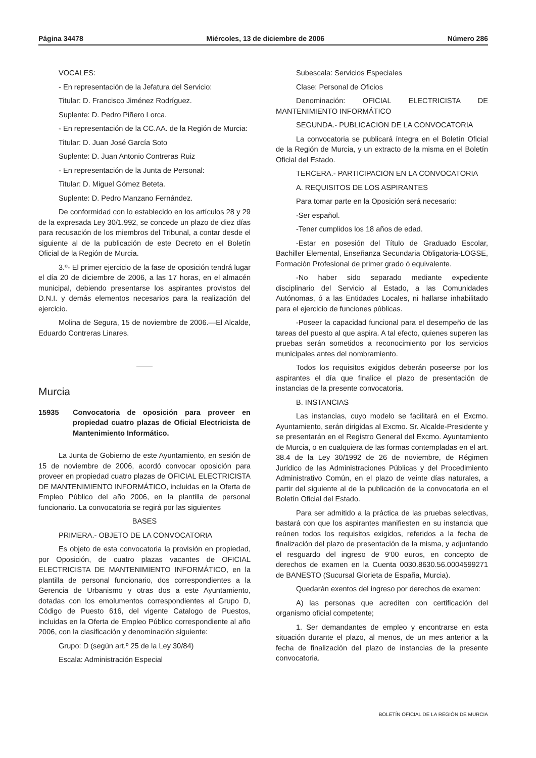Página 34478 Miércoles, 13 de diciembre de 2006 Número 286
VOCALES:
- En representación de la Jefatura del Servicio:
Titular: D. Francisco Jiménez Rodríguez.
Suplente: D. Pedro Piñero Lorca.
- En representación de la CC.AA. de la Región de Murcia:
Titular: D. Juan José García Soto
Suplente: D. Juan Antonio Contreras Ruiz
- En representación de la Junta de Personal:
Titular: D. Miguel Gómez Beteta.
Suplente: D. Pedro Manzano Fernández.
De conformidad con lo establecido en los artículos 28 y 29 de la expresada Ley 30/1.992, se concede un plazo de diez días para recusación de los miembros del Tribunal, a contar desde el siguiente al de la publicación de este Decreto en el Boletín Oficial de la Región de Murcia.
3.º- El primer ejercicio de la fase de oposición tendrá lugar el día 20 de diciembre de 2006, a las 17 horas, en el almacén municipal, debiendo presentarse los aspirantes provistos del D.N.I. y demás elementos necesarios para la realización del ejercicio.
Molina de Segura, 15 de noviembre de 2006.—El Alcalde, Eduardo Contreras Linares.
Murcia
15935 Convocatoria de oposición para proveer en propiedad cuatro plazas de Oficial Electricista de Mantenimiento Informático.
La Junta de Gobierno de este Ayuntamiento, en sesión de 15 de noviembre de 2006, acordó convocar oposición para proveer en propiedad cuatro plazas de OFICIAL ELECTRICISTA DE MANTENIMIENTO INFORMÁTICO, incluidas en la Oferta de Empleo Público del año 2006, en la plantilla de personal funcionario. La convocatoria se regirá por las siguientes
BASES
PRIMERA.- OBJETO DE LA CONVOCATORIA
Es objeto de esta convocatoria la provisión en propiedad, por Oposición, de cuatro plazas vacantes de OFICIAL ELECTRICISTA DE MANTENIMIENTO INFORMÁTICO, en la plantilla de personal funcionario, dos correspondientes a la Gerencia de Urbanismo y otras dos a este Ayuntamiento, dotadas con los emolumentos correspondientes al Grupo D, Código de Puesto 616, del vigente Catalogo de Puestos, incluidas en la Oferta de Empleo Público correspondiente al año 2006, con la clasificación y denominación siguiente:
Grupo: D (según art.º 25 de la Ley 30/84)
Escala: Administración Especial
Subescala: Servicios Especiales
Clase: Personal de Oficios
Denominación: OFICIAL ELECTRICISTA DE MANTENIMIENTO INFORMÁTICO
SEGUNDA.- PUBLICACION DE LA CONVOCATORIA
La convocatoria se publicará íntegra en el Boletín Oficial de la Región de Murcia, y un extracto de la misma en el Boletín Oficial del Estado.
TERCERA.- PARTICIPACION EN LA CONVOCATORIA
A. REQUISITOS DE LOS ASPIRANTES
Para tomar parte en la Oposición será necesario:
-Ser español.
-Tener cumplidos los 18 años de edad.
-Estar en posesión del Título de Graduado Escolar, Bachiller Elemental, Enseñanza Secundaria Obligatoria-LOGSE, Formación Profesional de primer grado ó equivalente.
-No haber sido separado mediante expediente disciplinario del Servicio al Estado, a las Comunidades Autónomas, ó a las Entidades Locales, ni hallarse inhabilitado para el ejercicio de funciones públicas.
-Poseer la capacidad funcional para el desempeño de las tareas del puesto al que aspira. A tal efecto, quienes superen las pruebas serán sometidos a reconocimiento por los servicios municipales antes del nombramiento.
Todos los requisitos exigidos deberán poseerse por los aspirantes el día que finalice el plazo de presentación de instancias de la presente convocatoria.
B. INSTANCIAS
Las instancias, cuyo modelo se facilitará en el Excmo. Ayuntamiento, serán dirigidas al Excmo. Sr. Alcalde-Presidente y se presentarán en el Registro General del Excmo. Ayuntamiento de Murcia, o en cualquiera de las formas contempladas en el art. 38.4 de la Ley 30/1992 de 26 de noviembre, de Régimen Jurídico de las Administraciones Públicas y del Procedimiento Administrativo Común, en el plazo de veinte días naturales, a partir del siguiente al de la publicación de la convocatoria en el Boletín Oficial del Estado.
Para ser admitido a la práctica de las pruebas selectivas, bastará con que los aspirantes manifiesten en su instancia que reúnen todos los requisitos exigidos, referidos a la fecha de finalización del plazo de presentación de la misma, y adjuntando el resguardo del ingreso de 9’00 euros, en concepto de derechos de examen en la Cuenta 0030.8630.56.0004599271 de BANESTO (Sucursal Glorieta de España, Murcia).
Quedarán exentos del ingreso por derechos de examen:
A) las personas que acrediten con certificación del organismo oficial competente;
1. Ser demandantes de empleo y encontrarse en esta situación durante el plazo, al menos, de un mes anterior a la fecha de finalización del plazo de instancias de la presente convocatoria.
BOLETÍN OFICIAL DE LA REGIÓN DE MURCIA